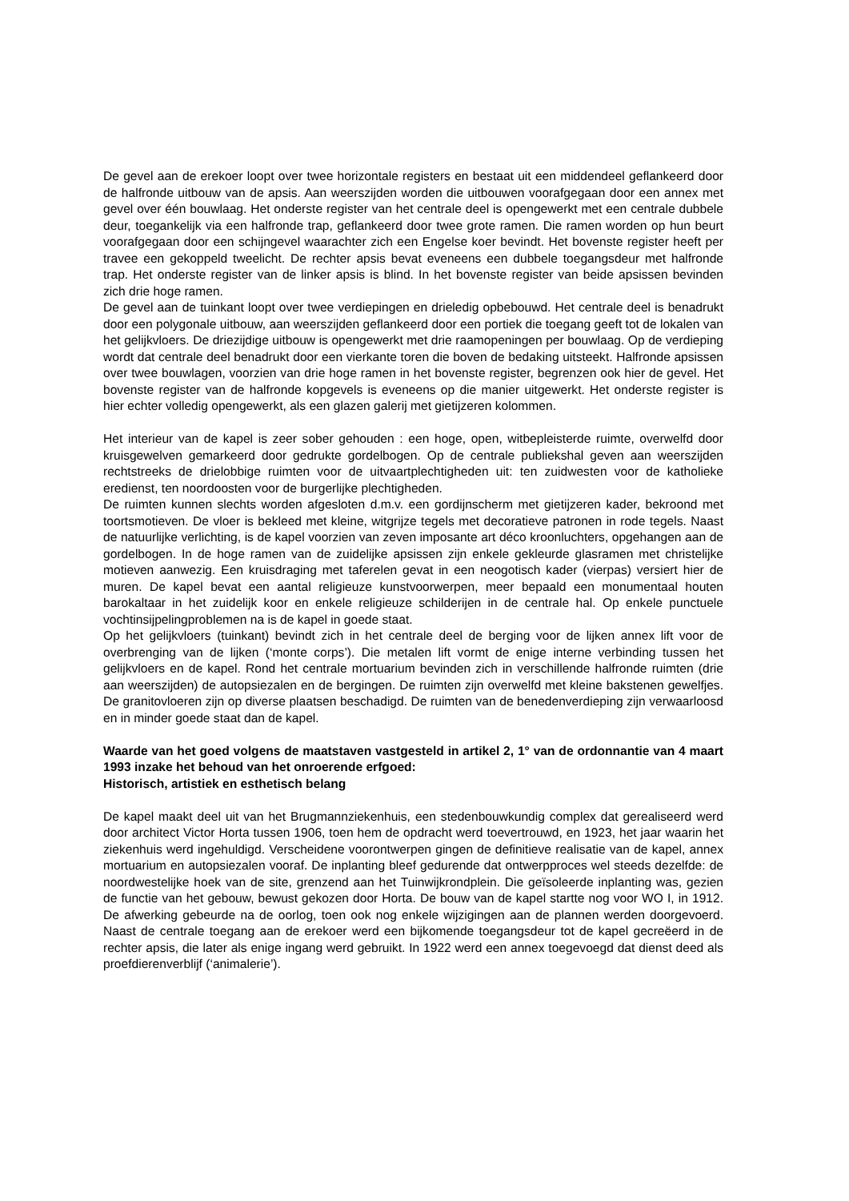De gevel aan de erekoer loopt over twee horizontale registers en bestaat uit een middendeel geflankeerd door de halfronde uitbouw van de apsis. Aan weerszijden worden die uitbouwen voorafgegaan door een annex met gevel over één bouwlaag. Het onderste register van het centrale deel is opengewerkt met een centrale dubbele deur, toegankelijk via een halfronde trap, geflankeerd door twee grote ramen. Die ramen worden op hun beurt voorafgegaan door een schijngevel waarachter zich een Engelse koer bevindt. Het bovenste register heeft per travee een gekoppeld tweelicht. De rechter apsis bevat eveneens een dubbele toegangsdeur met halfronde trap. Het onderste register van de linker apsis is blind. In het bovenste register van beide apsissen bevinden zich drie hoge ramen.
De gevel aan de tuinkant loopt over twee verdiepingen en drieledig opbebouwd. Het centrale deel is benadrukt door een polygonale uitbouw, aan weerszijden geflankeerd door een portiek die toegang geeft tot de lokalen van het gelijkvloers. De driezijdige uitbouw is opengewerkt met drie raamopeningen per bouwlaag. Op de verdieping wordt dat centrale deel benadrukt door een vierkante toren die boven de bedaking uitsteekt. Halfronde apsissen over twee bouwlagen, voorzien van drie hoge ramen in het bovenste register, begrenzen ook hier de gevel. Het bovenste register van de halfronde kopgevels is eveneens op die manier uitgewerkt. Het onderste register is hier echter volledig opengewerkt, als een glazen galerij met gietijzeren kolommen.
Het interieur van de kapel is zeer sober gehouden : een hoge, open, witbepleisterde ruimte, overwelfd door kruisgewelven gemarkeerd door gedrukte gordelbogen. Op de centrale publiekshal geven aan weerszijden rechtstreeks de drielobbige ruimten voor de uitvaartplechtigheden uit: ten zuidwesten voor de katholieke eredienst, ten noordoosten voor de burgerlijke plechtigheden.
De ruimten kunnen slechts worden afgesloten d.m.v. een gordijnscherm met gietijzeren kader, bekroond met toortsmotieven. De vloer is bekleed met kleine, witgrijze tegels met decoratieve patronen in rode tegels. Naast de natuurlijke verlichting, is de kapel voorzien van zeven imposante art déco kroonluchters, opgehangen aan de gordelbogen. In de hoge ramen van de zuidelijke apsissen zijn enkele gekleurde glasramen met christelijke motieven aanwezig. Een kruisdraging met taferelen gevat in een neogotisch kader (vierpas) versiert hier de muren. De kapel bevat een aantal religieuze kunstvoorwerpen, meer bepaald een monumentaal houten barokaltaar in het zuidelijk koor en enkele religieuze schilderijen in de centrale hal. Op enkele punctuele vochtinsijpelingproblemen na is de kapel in goede staat.
Op het gelijkvloers (tuinkant) bevindt zich in het centrale deel de berging voor de lijken annex lift voor de overbrenging van de lijken (‘monte corps’). Die metalen lift vormt de enige interne verbinding tussen het gelijkvloers en de kapel. Rond het centrale mortuarium bevinden zich in verschillende halfronde ruimten (drie aan weerszijden) de autopsiezalen en de bergingen. De ruimten zijn overwelfd met kleine bakstenen gewelfjes. De granitovloeren zijn op diverse plaatsen beschadigd. De ruimten van de benedenverdieping zijn verwaarloosd en in minder goede staat dan de kapel.
Waarde van het goed volgens de maatstaven vastgesteld in artikel 2, 1° van de ordonnantie van 4 maart 1993 inzake het behoud van het onroerende erfgoed:
Historisch, artistiek en esthetisch belang
De kapel maakt deel uit van het Brugmannziekenhuis, een stedenbouwkundig complex dat gerealiseerd werd door architect Victor Horta tussen 1906, toen hem de opdracht werd toevertrouwd, en 1923, het jaar waarin het ziekenhuis werd ingehuldigd. Verscheidene voorontwerpen gingen de definitieve realisatie van de kapel, annex mortuarium en autopsiezalen vooraf. De inplanting bleef gedurende dat ontwerpproces wel steeds dezelfde: de noordwestelijke hoek van de site, grenzend aan het Tuinwijkrondplein. Die geïsoleerde inplanting was, gezien de functie van het gebouw, bewust gekozen door Horta. De bouw van de kapel startte nog voor WO I, in 1912. De afwerking gebeurde na de oorlog, toen ook nog enkele wijzigingen aan de plannen werden doorgevoerd. Naast de centrale toegang aan de erekoer werd een bijkomende toegangsdeur tot de kapel gecreëerd in de rechter apsis, die later als enige ingang werd gebruikt. In 1922 werd een annex toegevoegd dat dienst deed als proefdierenverblijf (‘animalerie’).